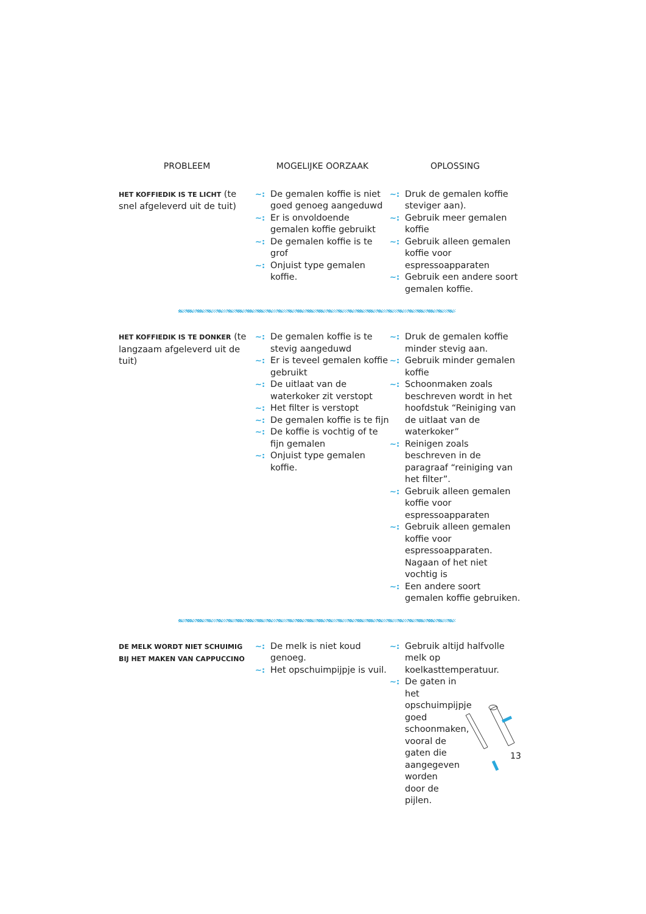| PROBLEEM | MOGELIJKE OORZAAK | OPLOSSING |
| --- | --- | --- |
| HET KOFFIEDIK IS TE LICHT (te snel afgeleverd uit de tuit) | ~: De gemalen koffie is niet goed genoeg aangeduwd ~: Er is onvoldoende gemalen koffie gebruikt ~: De gemalen koffie is te grof ~: Onjuist type gemalen koffie. | ~: Druk de gemalen koffie steviger aan). ~: Gebruik meer gemalen koffie ~: Gebruik alleen gemalen koffie voor espressoapparaten ~: Gebruik een andere soort gemalen koffie. |
| HET KOFFIEDIK IS TE DONKER (te langzaam afgeleverd uit de tuit) | ~: De gemalen koffie is te stevig aangeduwd ~: Er is teveel gemalen koffie gebruikt ~: De uitlaat van de waterkoker zit verstopt ~: Het filter is verstopt ~: De gemalen koffie is te fijn ~: De koffie is vochtig of te fijn gemalen ~: Onjuist type gemalen koffie. | ~: Druk de gemalen koffie minder stevig aan. ~: Gebruik minder gemalen koffie ~: Schoonmaken zoals beschreven wordt in het hoofdstuk “Reiniging van de uitlaat van de waterkoker” ~: Reinigen zoals beschreven in de paragraaf “reiniging van het filter”. ~: Gebruik alleen gemalen koffie voor espressoapparaten ~: Gebruik alleen gemalen koffie voor espressoapparaten. Nagaan of het niet vochtig is ~: Een andere soort gemalen koffie gebruiken. |
| DE MELK WORDT NIET SCHUIMIG BIJ HET MAKEN VAN CAPPUCCINO | ~: De melk is niet koud genoeg. ~: Het opschuimpijpje is vuil. | ~: Gebruik altijd halfvolle melk op koelkasttemperatuur. ~: De gaten in het opschuimpijpje goed schoonmaken, vooral de gaten die aangegeven worden door de pijlen. |
13